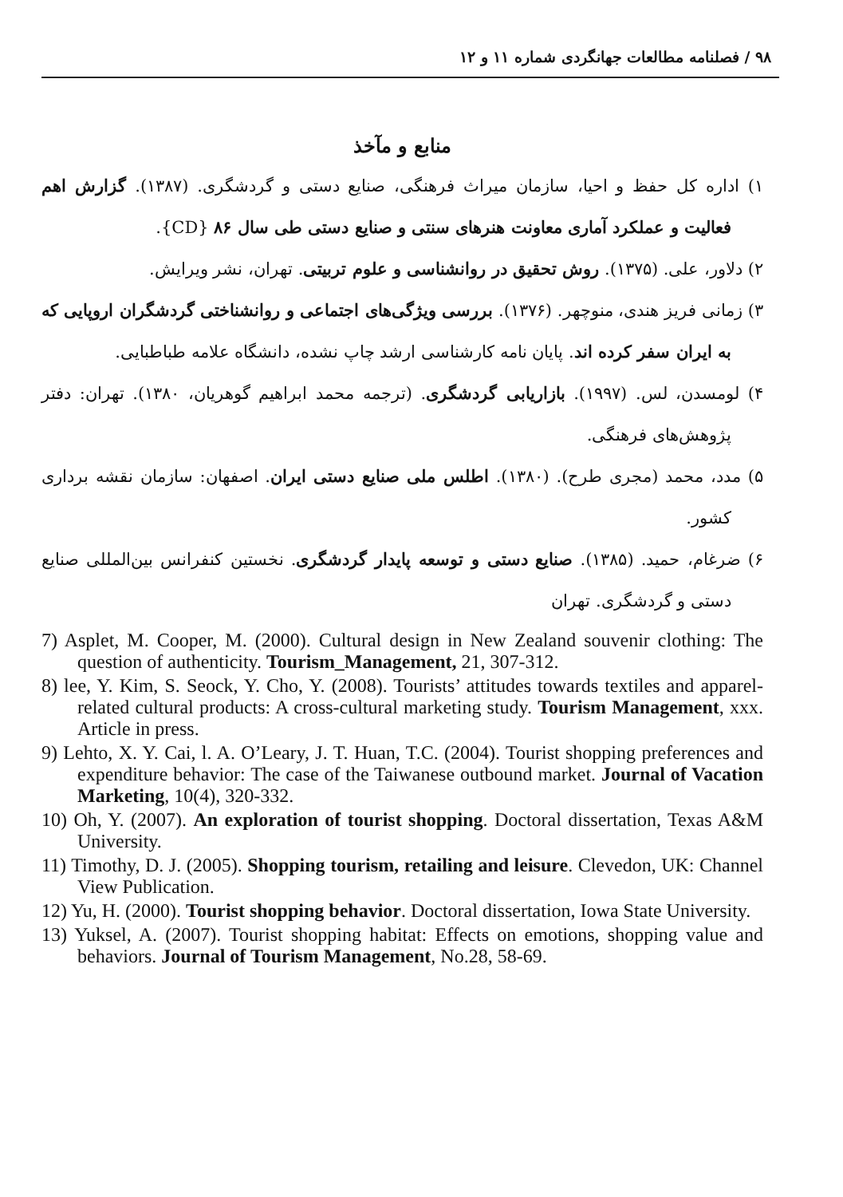۹۸ / فصلنامه مطالعات جهانگردی شماره ۱۱ و ۱۲
منابع و مآخذ
۱) اداره کل حفظ و احیا، سازمان میراث فرهنگی، صنایع دستی و گردشگری. (۱۳۸۷). گزارش اهم فعالیت و عملکرد آماری معاونت هنرهای سنتی و صنایع دستی طی سال ۸۶ {CD}.
۲) دلاور، علی. (۱۳۷۵). روش تحقیق در روانشناسی و علوم تربیتی. تهران، نشر ویرایش.
۳) زمانی فریز هندی، منوچهر. (۱۳۷۶). بررسی ویژگی‌های اجتماعی و روانشناختی گردشگران اروپایی که به ایران سفر کرده اند. پایان نامه کارشناسی ارشد چاپ نشده، دانشگاه علامه طباطبایی.
۴) لومسدن، لس. (۱۹۹۷). بازاریابی گردشگری. (ترجمه محمد ابراهیم گوهریان، ۱۳۸۰). تهران: دفتر پژوهش‌های فرهنگی.
۵) مدد، محمد (مجری طرح). (۱۳۸۰). اطلس ملی صنایع دستی ایران. اصفهان: سازمان نقشه برداری کشور.
۶) ضرغام، حمید. (۱۳۸۵). صنایع دستی و توسعه پایدار گردشگری. نخستین کنفرانس بین‌المللی صنایع دستی و گردشگری. تهران
7) Asplet, M. Cooper, M. (2000). Cultural design in New Zealand souvenir clothing: The question of authenticity. Tourism_Management, 21, 307-312.
8) lee, Y. Kim, S. Seock, Y. Cho, Y. (2008). Tourists’ attitudes towards textiles and apparel-related cultural products: A cross-cultural marketing study. Tourism Management, xxx. Article in press.
9) Lehto, X. Y. Cai, l. A. O’Leary, J. T. Huan, T.C. (2004). Tourist shopping preferences and expenditure behavior: The case of the Taiwanese outbound market. Journal of Vacation Marketing, 10(4), 320-332.
10) Oh, Y. (2007). An exploration of tourist shopping. Doctoral dissertation, Texas A&M University.
11) Timothy, D. J. (2005). Shopping tourism, retailing and leisure. Clevedon, UK: Channel View Publication.
12) Yu, H. (2000). Tourist shopping behavior. Doctoral dissertation, Iowa State University.
13) Yuksel, A. (2007). Tourist shopping habitat: Effects on emotions, shopping value and behaviors. Journal of Tourism Management, No.28, 58-69.